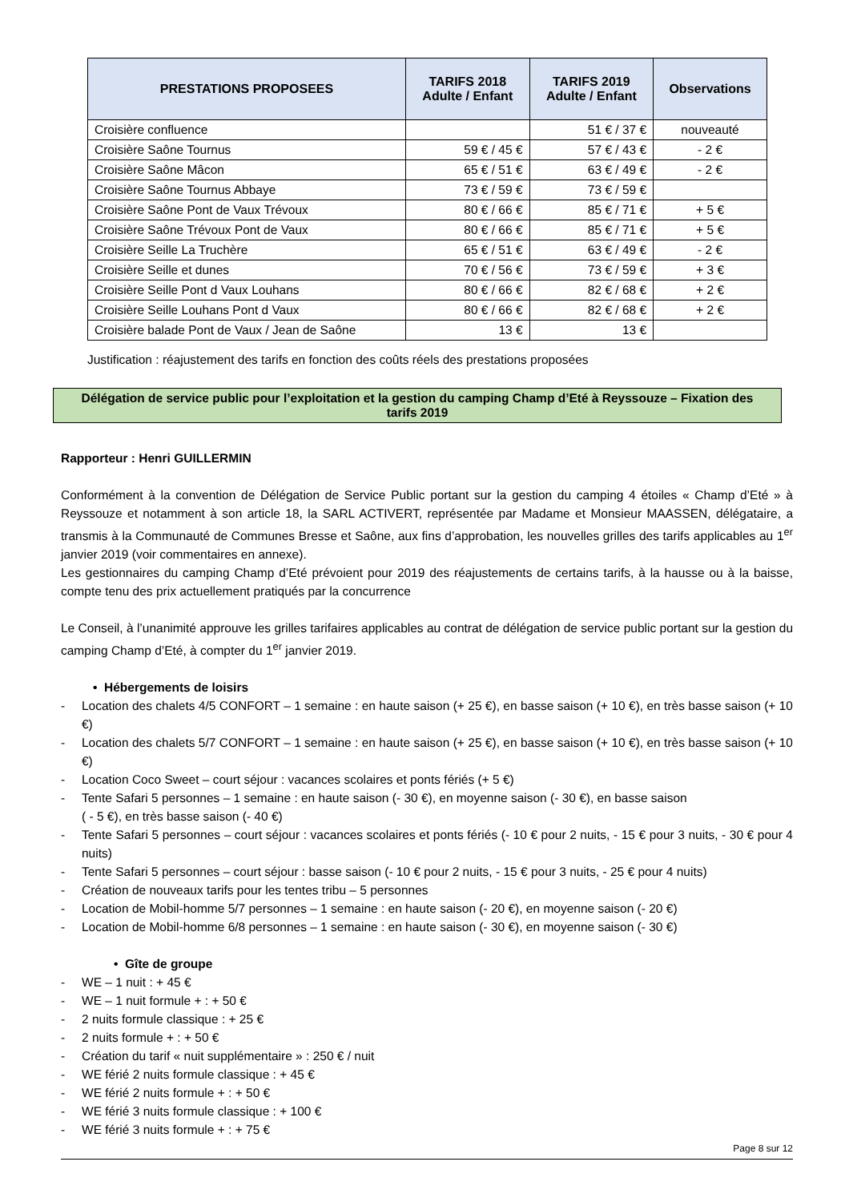| PRESTATIONS PROPOSEES | TARIFS 2018 Adulte / Enfant | TARIFS 2019 Adulte / Enfant | Observations |
| --- | --- | --- | --- |
| Croisière confluence | | 51 € / 37 € | nouveauté |
| Croisière Saône Tournus | 59 € / 45 € | 57 € / 43 € | - 2 € |
| Croisière Saône Mâcon | 65 € / 51 € | 63 € / 49 € | - 2 € |
| Croisière Saône Tournus Abbaye | 73 € / 59 € | 73 € / 59 € | |
| Croisière Saône Pont de Vaux Trévoux | 80 € / 66 € | 85 € / 71 € | + 5 € |
| Croisière Saône Trévoux Pont de Vaux | 80 € / 66 € | 85 € / 71 € | + 5 € |
| Croisière Seille La Truchère | 65 € / 51 € | 63 € / 49 € | - 2 € |
| Croisière Seille et dunes | 70 € / 56 € | 73 € / 59 € | + 3 € |
| Croisière Seille Pont d Vaux Louhans | 80 € / 66 € | 82 € / 68 € | + 2 € |
| Croisière Seille Louhans Pont d Vaux | 80 € / 66 € | 82 € / 68 € | + 2 € |
| Croisière balade Pont de Vaux / Jean de Saône | 13 € | 13 € | |
Justification : réajustement des tarifs en fonction des coûts réels des prestations proposées
Délégation de service public pour l’exploitation et la gestion du camping Champ d’Eté à Reyssouze – Fixation des
tarifs 2019
Rapporteur : Henri GUILLERMIN
Conformément à la convention de Délégation de Service Public portant sur la gestion du camping 4 étoiles « Champ d’Eté » à Reyssouze et notamment à son article 18, la SARL ACTIVERT, représentée par Madame et Monsieur MAASSEN, délégataire, a transmis à la Communauté de Communes Bresse et Saône, aux fins d’approbation, les nouvelles grilles des tarifs applicables au 1<sup>er</sup> janvier 2019 (voir commentaires en annexe).
Les gestionnaires du camping Champ d’Eté prévoient pour 2019 des réajustements de certains tarifs, à la hausse ou à la baisse, compte tenu des prix actuellement pratiqués par la concurrence
Le Conseil, à l’unanimité approuve les grilles tarifaires applicables au contrat de délégation de service public portant sur la gestion du camping Champ d’Eté, à compter du 1<sup>er</sup> janvier 2019.
• Hébergements de loisirs
- Location des chalets 4/5 CONFORT – 1 semaine : en haute saison (+ 25 €), en basse saison (+ 10 €), en très basse saison (+ 10 €)
- Location des chalets 5/7 CONFORT – 1 semaine : en haute saison (+ 25 €), en basse saison (+ 10 €), en très basse saison (+ 10 €)
- Location Coco Sweet – court séjour : vacances scolaires et ponts fériés (+ 5 €)
- Tente Safari 5 personnes – 1 semaine : en haute saison (- 30 €), en moyenne saison (- 30 €), en basse saison
( - 5 €), en très basse saison (- 40 €)
- Tente Safari 5 personnes – court séjour : vacances scolaires et ponts fériés (- 10 € pour 2 nuits, - 15 € pour 3 nuits, - 30 € pour 4 nuits)
- Tente Safari 5 personnes – court séjour : basse saison (- 10 € pour 2 nuits, - 15 € pour 3 nuits, - 25 € pour 4 nuits)
- Création de nouveaux tarifs pour les tentes tribu – 5 personnes
- Location de Mobil-homme 5/7 personnes – 1 semaine : en haute saison (- 20 €), en moyenne saison (- 20 €)
- Location de Mobil-homme 6/8 personnes – 1 semaine : en haute saison (- 30 €), en moyenne saison (- 30 €)
• Gîte de groupe
- WE – 1 nuit : + 45 €
- WE – 1 nuit formule + : + 50 €
- 2 nuits formule classique : + 25 €
- 2 nuits formule + : + 50 €
- Création du tarif « nuit supplémentaire » : 250 € / nuit
- WE férié 2 nuits formule classique : + 45 €
- WE férié 2 nuits formule + : + 50 €
- WE férié 3 nuits formule classique : + 100 €
- WE férié 3 nuits formule + : + 75 €
Page 8 sur 12